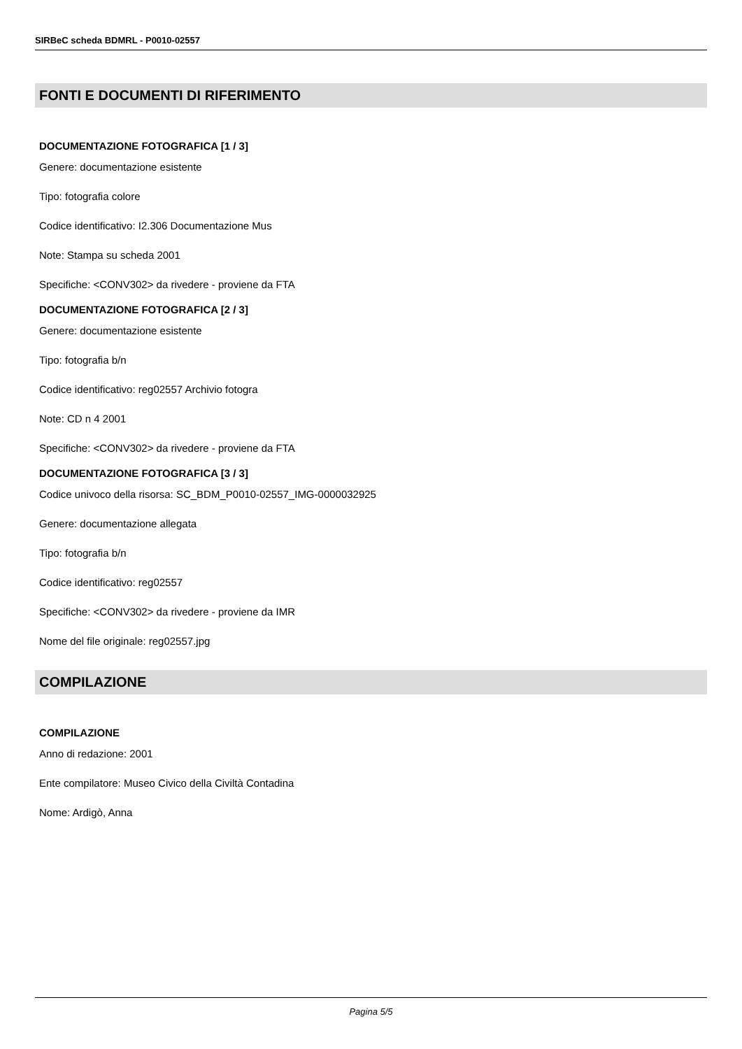SIRBeC scheda BDMRL - P0010-02557
FONTI E DOCUMENTI DI RIFERIMENTO
DOCUMENTAZIONE FOTOGRAFICA [1 / 3]
Genere: documentazione esistente
Tipo: fotografia colore
Codice identificativo: I2.306 Documentazione Mus
Note: Stampa su scheda 2001
Specifiche: <CONV302> da rivedere - proviene da FTA
DOCUMENTAZIONE FOTOGRAFICA [2 / 3]
Genere: documentazione esistente
Tipo: fotografia b/n
Codice identificativo: reg02557 Archivio fotogra
Note: CD n 4 2001
Specifiche: <CONV302> da rivedere - proviene da FTA
DOCUMENTAZIONE FOTOGRAFICA [3 / 3]
Codice univoco della risorsa: SC_BDM_P0010-02557_IMG-0000032925
Genere: documentazione allegata
Tipo: fotografia b/n
Codice identificativo: reg02557
Specifiche: <CONV302> da rivedere - proviene da IMR
Nome del file originale: reg02557.jpg
COMPILAZIONE
COMPILAZIONE
Anno di redazione: 2001
Ente compilatore: Museo Civico della Civiltà Contadina
Nome: Ardigò, Anna
Pagina 5/5